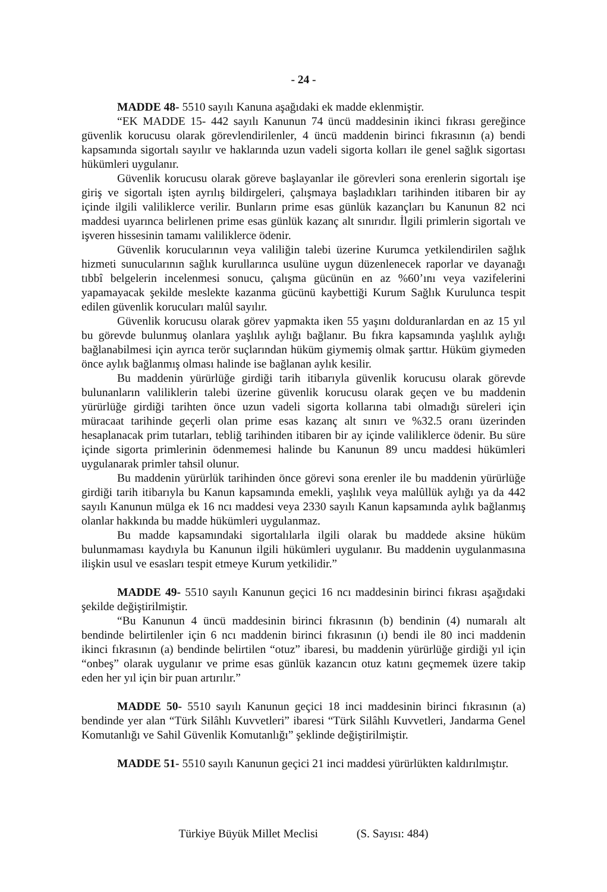- 24 -
MADDE 48- 5510 sayılı Kanuna aşağıdaki ek madde eklenmiştir.
“EK MADDE 15- 442 sayılı Kanunun 74 üncü maddesinin ikinci fıkrası gereğince güvenlik korucusu olarak görevlendirilenler, 4 üncü maddenin birinci fıkrasının (a) bendi kapsamında sigortalı sayılır ve haklarında uzun vadeli sigorta kolları ile genel sağlık sigortası hükümleri uygulanır.
Güvenlik korucusu olarak göreve başlayanlar ile görevleri sona erenlerin sigortalı işe giriş ve sigortalı işten ayrılış bildirgeleri, çalışmaya başladıkları tarihinden itibaren bir ay içinde ilgili valiliklerce verilir. Bunların prime esas günlük kazançları bu Kanunun 82 nci maddesi uyarınca belirlenen prime esas günlük kazanç alt sınırıdır. İlgili primlerin sigortalı ve işveren hissesinin tamamı valiliklerce ödenir.
Güvenlik korucularının veya valiliğin talebi üzerine Kurumca yetkilendirilen sağlık hizmeti sunucularının sağlık kurullarınca usulüne uygun düzenlenecek raporlar ve dayanağı tıbbî belgelerin incelenmesi sonucu, çalışma gücünün en az %60’ını veya vazifelerini yapamayacak şekilde meslekte kazanma gücünü kaybettiği Kurum Sağlık Kurulunca tespit edilen güvenlik korucuları malûl sayılır.
Güvenlik korucusu olarak görev yapmakta iken 55 yaşını dolduranlardan en az 15 yıl bu görevde bulunmuş olanlara yaşlılık aylığı bağlanır. Bu fıkra kapsamında yaşlılık aylığı bağlanabilmesi için ayrıca terör suçlarından hüküm giymemiş olmak şarttır. Hüküm giymeden önce aylık bağlanmış olması halinde ise bağlanan aylık kesilir.
Bu maddenin yürürlüğe girdiği tarih itibarıyla güvenlik korucusu olarak görevde bulunanların valiliklerin talebi üzerine güvenlik korucusu olarak geçen ve bu maddenin yürürlüğe girdiği tarihten önce uzun vadeli sigorta kollarına tabi olmadığı süreleri için müracaat tarihinde geçerli olan prime esas kazanç alt sınırı ve %32.5 oranı üzerinden hesaplanacak prim tutarları, tebliğ tarihinden itibaren bir ay içinde valiliklerce ödenir. Bu süre içinde sigorta primlerinin ödenmemesi halinde bu Kanunun 89 uncu maddesi hükümleri uygulanarak primler tahsil olunur.
Bu maddenin yürürlük tarihinden önce görevi sona erenler ile bu maddenin yürürlüğe girdiği tarih itibarıyla bu Kanun kapsamında emekli, yaşlılık veya malûllük aylığı ya da 442 sayılı Kanunun mülga ek 16 ncı maddesi veya 2330 sayılı Kanun kapsamında aylık bağlanmış olanlar hakkında bu madde hükümleri uygulanmaz.
Bu madde kapsamındaki sigortalılarla ilgili olarak bu maddede aksine hüküm bulunmaması kaydıyla bu Kanunun ilgili hükümleri uygulanır. Bu maddenin uygulanmasına ilişkin usul ve esasları tespit etmeye Kurum yetkilidir.”
MADDE 49- 5510 sayılı Kanunun geçici 16 ncı maddesinin birinci fıkrası aşağıdaki şekilde değiştirilmiştir.
“Bu Kanunun 4 üncü maddesinin birinci fıkrasının (b) bendinin (4) numaralı alt bendinde belirtilenler için 6 ncı maddenin birinci fıkrasının (ı) bendi ile 80 inci maddenin ikinci fıkrasının (a) bendinde belirtilen “otuz” ibaresi, bu maddenin yürürlüğe girdiği yıl için “onbeş” olarak uygulanır ve prime esas günlük kazancın otuz katını geçmemek üzere takip eden her yıl için bir puan artırılır.”
MADDE 50- 5510 sayılı Kanunun geçici 18 inci maddesinin birinci fıkrasının (a) bendinde yer alan “Türk Silâhlı Kuvvetleri” ibaresi “Türk Silâhlı Kuvvetleri, Jandarma Genel Komutanlığı ve Sahil Güvenlik Komutanlığı” şeklinde değiştirilmiştir.
MADDE 51- 5510 sayılı Kanunun geçici 21 inci maddesi yürürlükten kaldırılmıştır.
Türkiye Büyük Millet Meclisi (S. Sayısı: 484)